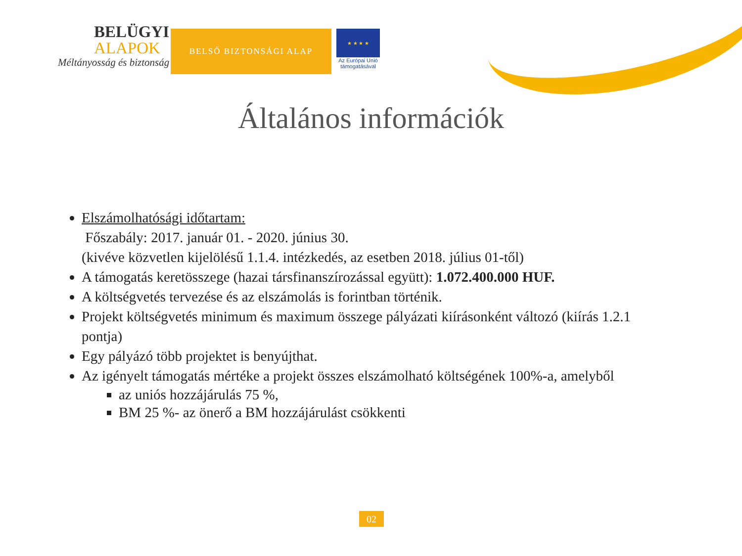BELÜGYI
ALAPOK
Méltányosság és biztonság
BELSŐ BIZTONSÁGI ALAP
★ ★ ★ ★
Az Európai Unió
támogatásával
Általános információk
Elszámolhatósági időtartam:
Főszabály: 2017. január 01. - 2020. június 30.
(kivéve közvetlen kijelölésű 1.1.4. intézkedés, az esetben 2018. július 01-től)
A támogatás keretösszege (hazai társfinanszírozással együtt): 1.072.400.000 HUF.
A költségvetés tervezése és az elszámolás is forintban történik.
Projekt költségvetés minimum és maximum összege pályázati kiírásonként változó (kiírás 1.2.1 pontja)
Egy pályázó több projektet is benyújthat.
Az igényelt támogatás mértéke a projekt összes elszámolható költségének 100%-a, amelyből
az uniós hozzájárulás 75 %,
BM 25 %- az önerő a BM hozzájárulást csökkenti
02